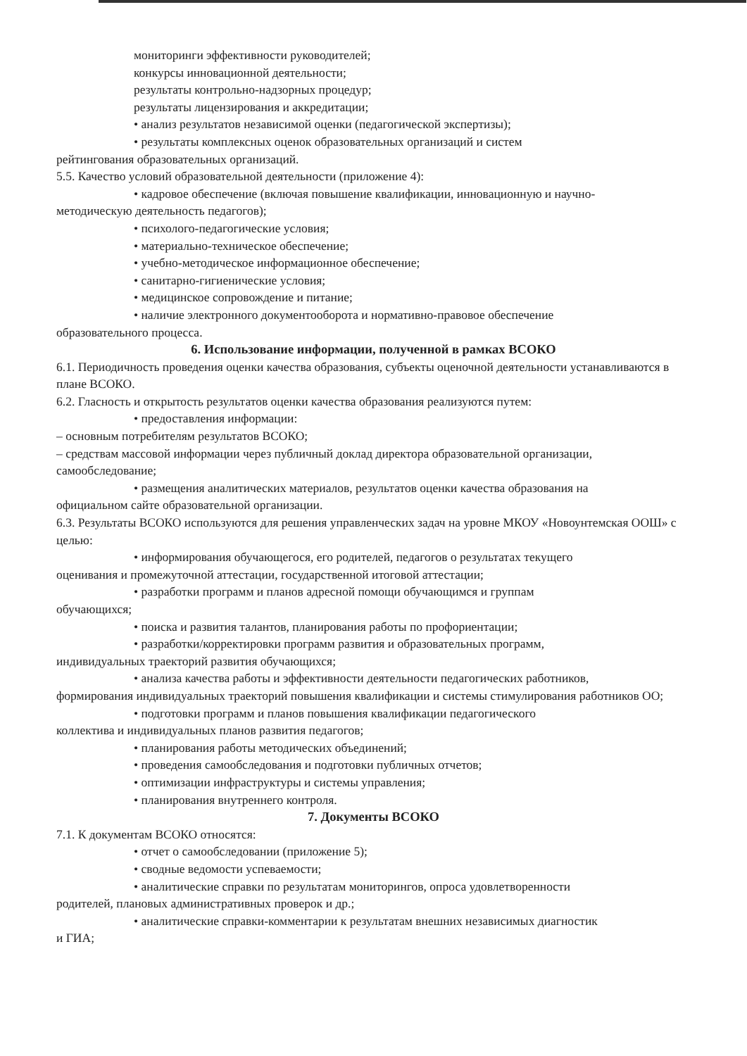мониторинги эффективности руководителей;
конкурсы инновационной деятельности;
результаты контрольно-надзорных процедур;
результаты лицензирования и аккредитации;
• анализ результатов независимой оценки (педагогической экспертизы);
• результаты комплексных оценок образовательных организаций и систем
рейтингования образовательных организаций.
5.5. Качество условий образовательной деятельности (приложение 4):
• кадровое обеспечение (включая повышение квалификации, инновационную и научно-
методическую деятельность педагогов);
• психолого-педагогические условия;
• материально-техническое обеспечение;
• учебно-методическое информационное обеспечение;
• санитарно-гигиенические условия;
• медицинское сопровождение и питание;
• наличие электронного документооборота и нормативно-правовое обеспечение
образовательного процесса.
6. Использование информации, полученной в рамках ВСОКО
6.1. Периодичность проведения оценки качества образования, субъекты оценочной деятельности устанавливаются в плане ВСОКО.
6.2. Гласность и открытость результатов оценки качества образования реализуются путем:
• предоставления информации:
– основным потребителям результатов ВСОКО;
– средствам массовой информации через публичный доклад директора образовательной организации, самообследование;
• размещения аналитических материалов, результатов оценки качества образования на
официальном сайте образовательной организации.
6.3. Результаты ВСОКО используются для решения управленческих задач на уровне МКОУ «Новоунтемская ООШ» с целью:
• информирования обучающегося, его родителей, педагогов о результатах текущего
оценивания и промежуточной аттестации, государственной итоговой аттестации;
• разработки программ и планов адресной помощи обучающимся и группам
обучающихся;
• поиска и развития талантов, планирования работы по профориентации;
• разработки/корректировки программ развития и образовательных программ,
индивидуальных траекторий развития обучающихся;
• анализа качества работы и эффективности деятельности педагогических работников,
формирования индивидуальных траекторий повышения квалификации и системы стимулирования работников ОО;
• подготовки программ и планов повышения квалификации педагогического
коллектива и индивидуальных планов развития педагогов;
• планирования работы методических объединений;
• проведения самообследования и подготовки публичных отчетов;
• оптимизации инфраструктуры и системы управления;
• планирования внутреннего контроля.
7. Документы ВСОКО
7.1. К документам ВСОКО относятся:
• отчет о самообследовании (приложение 5);
• сводные ведомости успеваемости;
• аналитические справки по результатам мониторингов, опроса удовлетворенности
родителей, плановых административных проверок и др.;
• аналитические справки-комментарии к результатам внешних независимых диагностик
и ГИА;